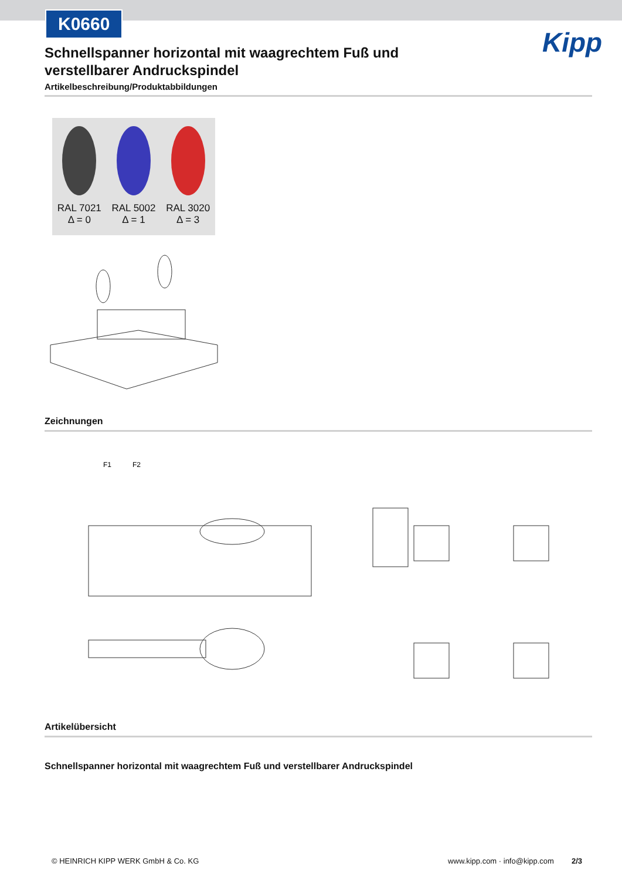K0660
Kipp
Schnellspanner horizontal mit waagrechtem Fuß und verstellbarer Andruckspindel
Artikelbeschreibung/Produktabbildungen
RAL 7021
Δ = 0
RAL 5002
Δ = 1
RAL 3020
Δ = 3
Zeichnungen
F1
F2
Artikelübersicht
Schnellspanner horizontal mit waagrechtem Fuß und verstellbarer Andruckspindel
© HEINRICH KIPP WERK GmbH & Co. KG www.kipp.com · info@kipp.com 2/3